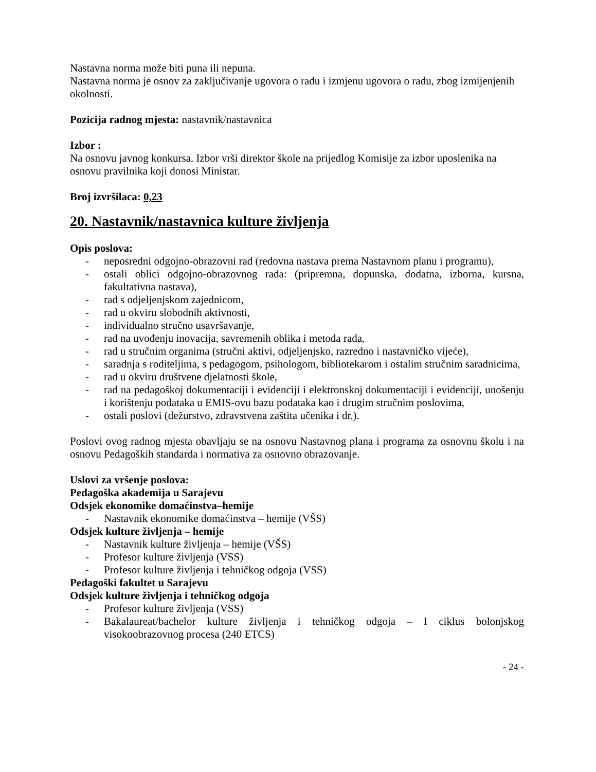Nastavna norma može biti puna ili nepuna.
Nastavna norma je osnov za zaključivanje ugovora o radu i izmjenu ugovora o radu, zbog izmijenjenih okolnosti.
Pozicija radnog mjesta: nastavnik/nastavnica
Izbor :
Na osnovu javnog konkursa. Izbor vrši direktor škole na prijedlog Komisije za izbor uposlenika na osnovu pravilnika koji donosi Ministar.
Broj izvršilaca: 0,23
20. Nastavnik/nastavnica kulture življenja
Opis poslova:
- neposredni odgojno-obrazovni rad (redovna nastava prema Nastavnom planu i programu),
- ostali oblici odgojno-obrazovnog rada: (pripremna, dopunska, dodatna, izborna, kursna, fakultativna nastava),
- rad s odjeljenjskom zajednicom,
- rad u okviru slobodnih aktivnosti,
- individualno stručno usavršavanje,
- rad na uvođenju inovacija, savremenih oblika i metoda rada,
- rad u stručnim organima (stručni aktivi, odjeljenjsko, razredno i nastavničko vijeće),
- saradnja s roditeljima, s pedagogom, psihologom, bibliotekarom i ostalim stručnim saradnicima,
- rad u okviru društvene djelatnosti škole,
- rad na pedagoškoj dokumentaciji i evidenciji i elektronskoj dokumentaciji i evidenciji, unošenju i korištenju podataka u EMIS-ovu bazu podataka kao i drugim stručnim poslovima,
- ostali poslovi (dežurstvo, zdravstvena zaštita učenika i dr.).
Poslovi ovog radnog mjesta obavljaju se na osnovu Nastavnog plana i programa za osnovnu školu i na osnovu Pedagoških standarda i normativa za osnovno obrazovanje.
Uslovi za vršenje poslova:
Pedagoška akademija u Sarajevu
Odsjek ekonomike domaćinstva–hemije
- Nastavnik ekonomike domaćinstva – hemije (VŠS)
Odsjek kulture življenja – hemije
- Nastavnik kulture življenja – hemije (VŠS)
- Profesor kulture življenja (VSS)
- Profesor kulture življenja i tehničkog odgoja (VSS)
Pedagoški fakultet u Sarajevu
Odsjek kulture življenja i tehničkog odgoja
- Profesor kulture življenja (VSS)
- Bakalaureat/bachelor kulture življenja i tehničkog odgoja – I ciklus bolonjskog visokoobrazovnog procesa (240 ETCS)
- 24 -